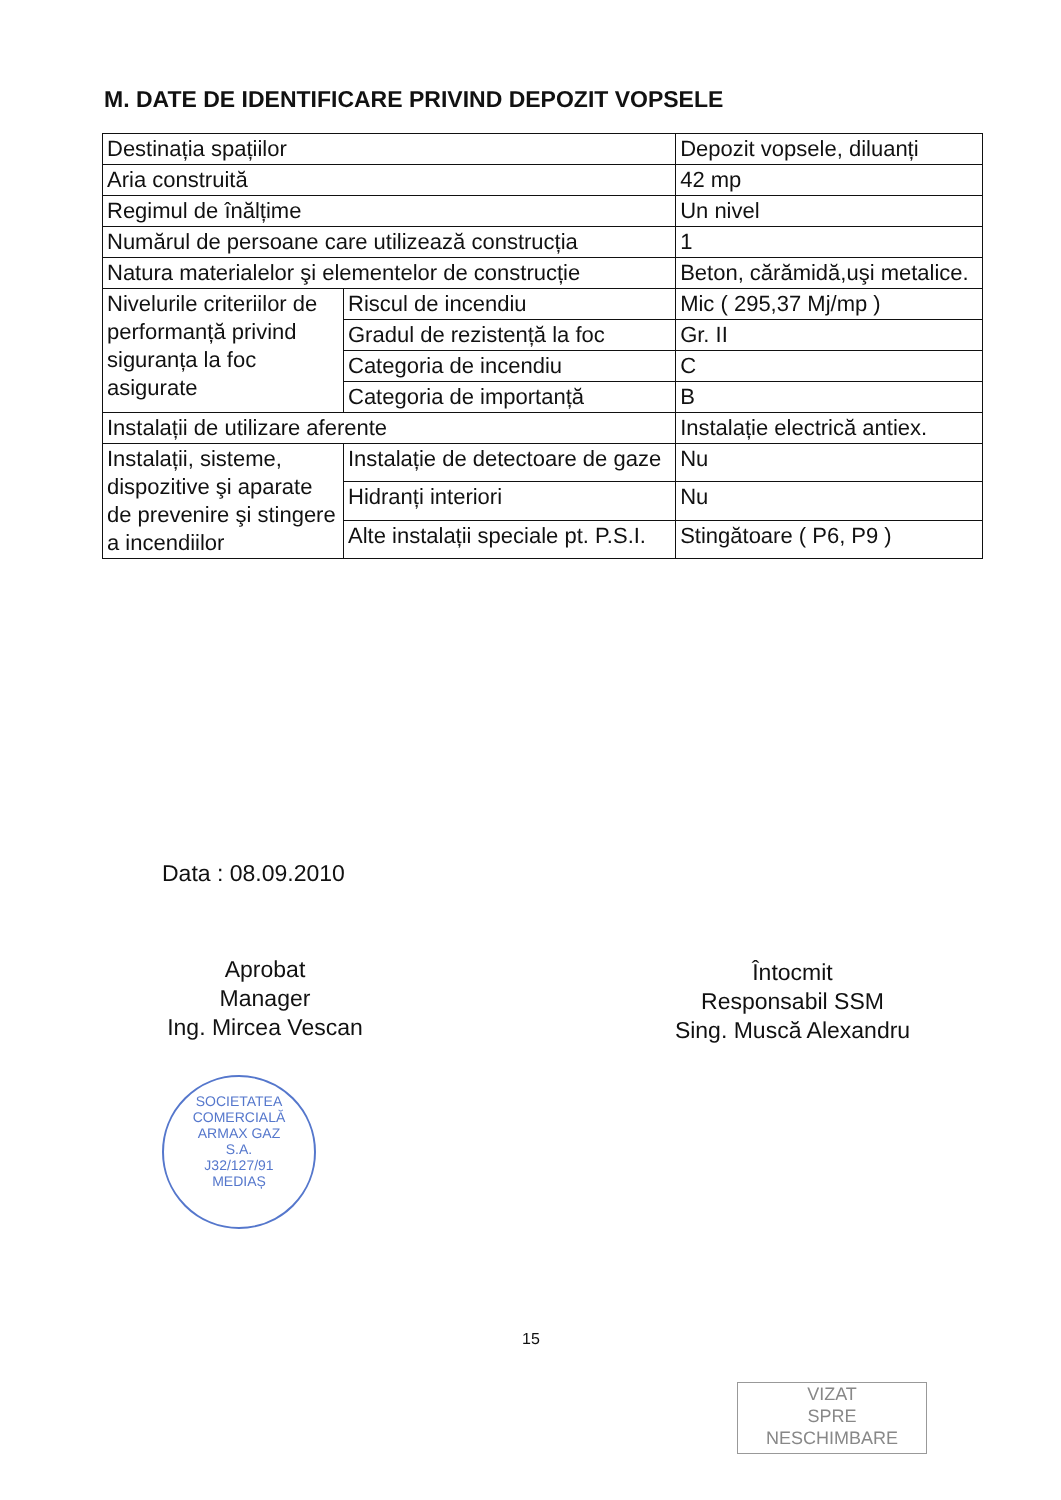M. DATE DE IDENTIFICARE PRIVIND DEPOZIT VOPSELE
| Destinația spațiilor | | Depozit vopsele, diluanți |
| Aria construită | | 42 mp |
| Regimul de înălțime | | Un nivel |
| Numărul de persoane care utilizează construcția | | 1 |
| Natura materialelor şi elementelor de construcție | | Beton, cărămidă,uşi metalice. |
| Nivelurile criteriilor de performanță privind siguranța la foc asigurate | Riscul de incendiu | Mic ( 295,37 Mj/mp ) |
| | Gradul de rezistență la foc | Gr. II |
| | Categoria de incendiu | C |
| | Categoria de importanță | B |
| Instalații de utilizare aferente | | Instalație electrică antiex. |
| Instalații, sisteme, dispozitive şi aparate de prevenire şi stingere a incendiilor | Instalație de detectoare de gaze | Nu |
| | Hidranți interiori | Nu |
| | Alte instalații speciale pt. P.S.I. | Stingătoare ( P6, P9 ) |
Data : 08.09.2010
Aprobat
Manager
Ing. Mircea Vescan
SOCIETATEA COMERCIALĂ
ARMAX GAZ
S.A.
J32/127/91
MEDIAȘ
Întocmit
Responsabil SSM
Sing. Muscă Alexandru
15
VIZAT
SPRE
NESCHIMBARE